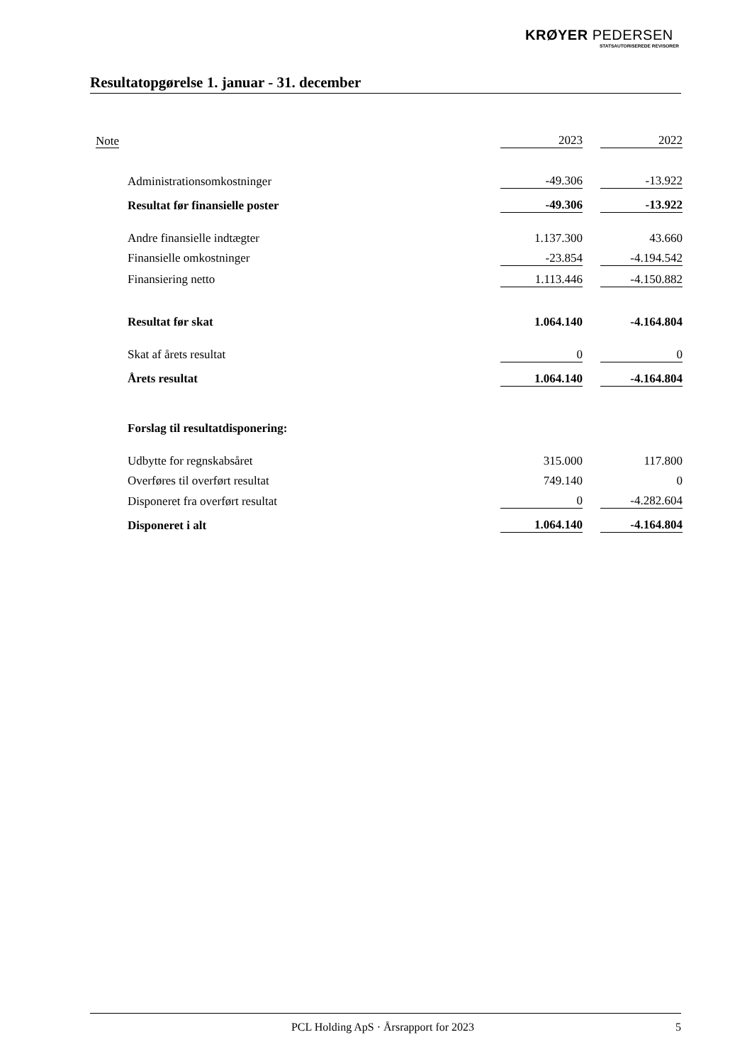KRØYER PEDERSEN
STATSAUTORISEREDE REVISORER
Resultatopgørelse 1. januar - 31. december
| Note | | 2023 | | 2022 |
| | Administrationsomkostninger | -49.306 | | -13.922 |
| | Resultat før finansielle poster | -49.306 | | -13.922 |
| | Andre finansielle indtægter | 1.137.300 | | 43.660 |
| | Finansielle omkostninger | -23.854 | | -4.194.542 |
| | Finansiering netto | 1.113.446 | | -4.150.882 |
| | Resultat før skat | 1.064.140 | | -4.164.804 |
| | Skat af årets resultat | 0 | | 0 |
| | Årets resultat | 1.064.140 | | -4.164.804 |
| | Forslag til resultatdisponering: | | | |
| | Udbytte for regnskabsåret | 315.000 | | 117.800 |
| | Overføres til overført resultat | 749.140 | | 0 |
| | Disponeret fra overført resultat | 0 | | -4.282.604 |
| | Disponeret i alt | 1.064.140 | | -4.164.804 |
PCL Holding ApS · Årsrapport for 2023 5